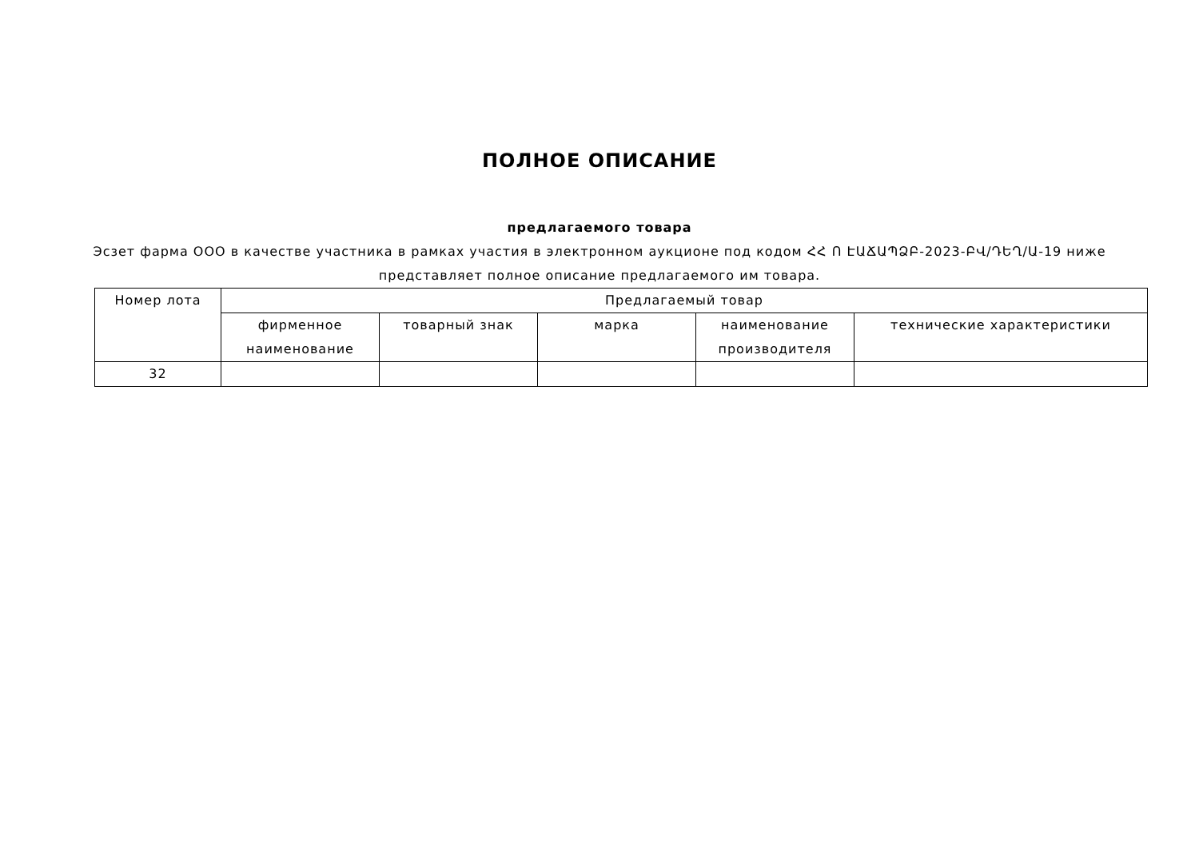ПОЛНОЕ ОПИСАНИЕ
предлагаемого товара
Эсзет фарма ООО в качестве участника в рамках участия в электронном аукционе под кодом ՀՀ Ո ԷԱՃԱՊՁԲ-2023-ԲՎ/ԴԵՂ/Ա-19 ниже представляет полное описание предлагаемого им товара.
| Номер лота | Предлагаемый товар | | | | |
| --- | --- | --- | --- | --- | --- |
| | фирменное наименование | товарный знак | марка | наименование производителя | технические характеристики |
| 32 | | | | | |